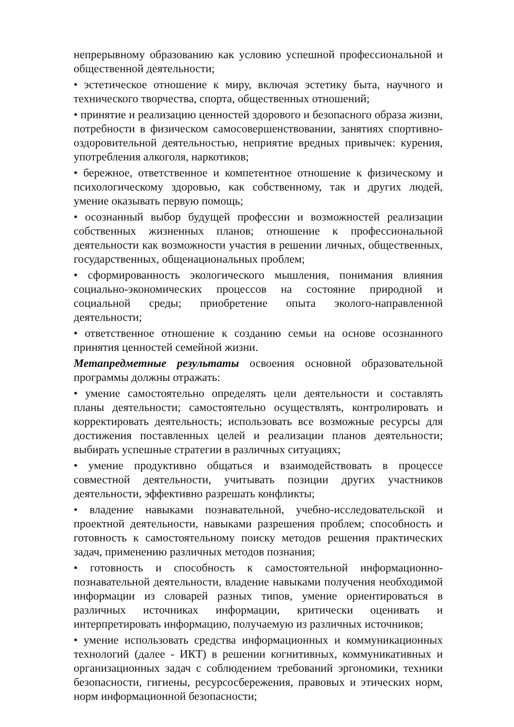непрерывному образованию как условию успешной профессиональной и общественной деятельности;
• эстетическое отношение к миру, включая эстетику быта, научного и технического творчества, спорта, общественных отношений;
• принятие и реализацию ценностей здорового и безопасного образа жизни, потребности в физическом самосовершенствовании, занятиях спортивно-оздоровительной деятельностью, неприятие вредных привычек: курения, употребления алкоголя, наркотиков;
• бережное, ответственное и компетентное отношение к физическому и психологическому здоровью, как собственному, так и других людей, умение оказывать первую помощь;
• осознанный выбор будущей профессии и возможностей реализации собственных жизненных планов; отношение к профессиональной деятельности как возможности участия в решении личных, общественных, государственных, общенациональных проблем;
• сформированность экологического мышления, понимания влияния социально-экономических процессов на состояние природной и социальной среды; приобретение опыта эколого-направленной деятельности;
• ответственное отношение к созданию семьи на основе осознанного принятия ценностей семейной жизни.
Метапредметные результаты освоения основной образовательной программы должны отражать:
• умение самостоятельно определять цели деятельности и составлять планы деятельности; самостоятельно осуществлять, контролировать и корректировать деятельность; использовать все возможные ресурсы для достижения поставленных целей и реализации планов деятельности; выбирать успешные стратегии в различных ситуациях;
• умение продуктивно общаться и взаимодействовать в процессе совместной деятельности, учитывать позиции других участников деятельности, эффективно разрешать конфликты;
• владение навыками познавательной, учебно-исследовательской и проектной деятельности, навыками разрешения проблем; способность и готовность к самостоятельному поиску методов решения практических задач, применению различных методов познания;
• готовность и способность к самостоятельной информационно-познавательной деятельности, владение навыками получения необходимой информации из словарей разных типов, умение ориентироваться в различных источниках информации, критически оценивать и интерпретировать информацию, получаемую из различных источников;
• умение использовать средства информационных и коммуникационных технологий (далее - ИКТ) в решении когнитивных, коммуникативных и организационных задач с соблюдением требований эргономики, техники безопасности, гигиены, ресурсосбережения, правовых и этических норм, норм информационной безопасности;